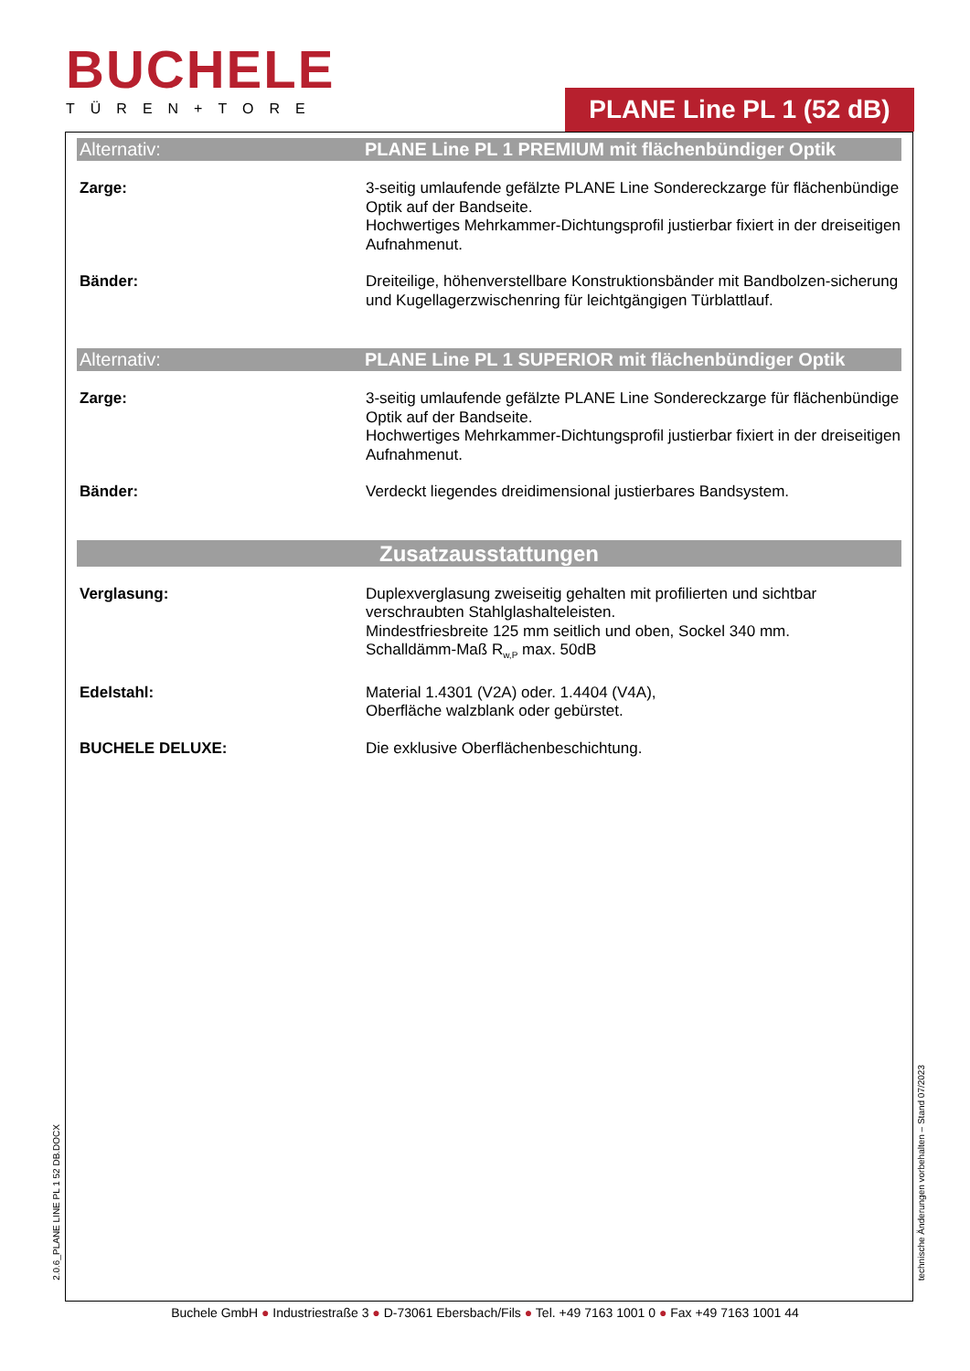BUCHELE
TÜREN+TORE
PLANE Line PL 1 (52 dB)
Alternativ: PLANE Line PL 1 PREMIUM mit flächenbündiger Optik
Zarge: 3-seitig umlaufende gefälzte PLANE Line Sondereckzarge für flächenbündige Optik auf der Bandseite.
Hochwertiges Mehrkammer-Dichtungsprofil justierbar fixiert in der dreiseitigen Aufnahmenut.
Bänder: Dreiteilige, höhenverstellbare Konstruktionsbänder mit Bandbolzen-sicherung und Kugellagerzwischenring für leichtgängigen Türblattlauf.
Alternativ: PLANE Line PL 1 SUPERIOR mit flächenbündiger Optik
Zarge: 3-seitig umlaufende gefälzte PLANE Line Sondereckzarge für flächenbündige Optik auf der Bandseite.
Hochwertiges Mehrkammer-Dichtungsprofil justierbar fixiert in der dreiseitigen Aufnahmenut.
Bänder: Verdeckt liegendes dreidimensional justierbares Bandsystem.
Zusatzausstattungen
Verglasung: Duplexverglasung zweiseitig gehalten mit profilierten und sichtbar verschraubten Stahlglashalteleisten.
Mindestfriesbreite 125 mm seitlich und oben, Sockel 340 mm.
Schalldämm-Maß R<sub>w,P</sub> max. 50dB
Edelstahl: Material 1.4301 (V2A) oder. 1.4404 (V4A),
Oberfläche walzblank oder gebürstet.
BUCHELE DELUXE: Die exklusive Oberflächenbeschichtung.
2.0.6_PLANE LINE PL 1 52 DB.DOCX
technische Änderungen vorbehalten – Stand 07/2023
Buchele GmbH ● Industriestraße 3 ● D-73061 Ebersbach/Fils ● Tel. +49 7163 1001 0 ● Fax +49 7163 1001 44